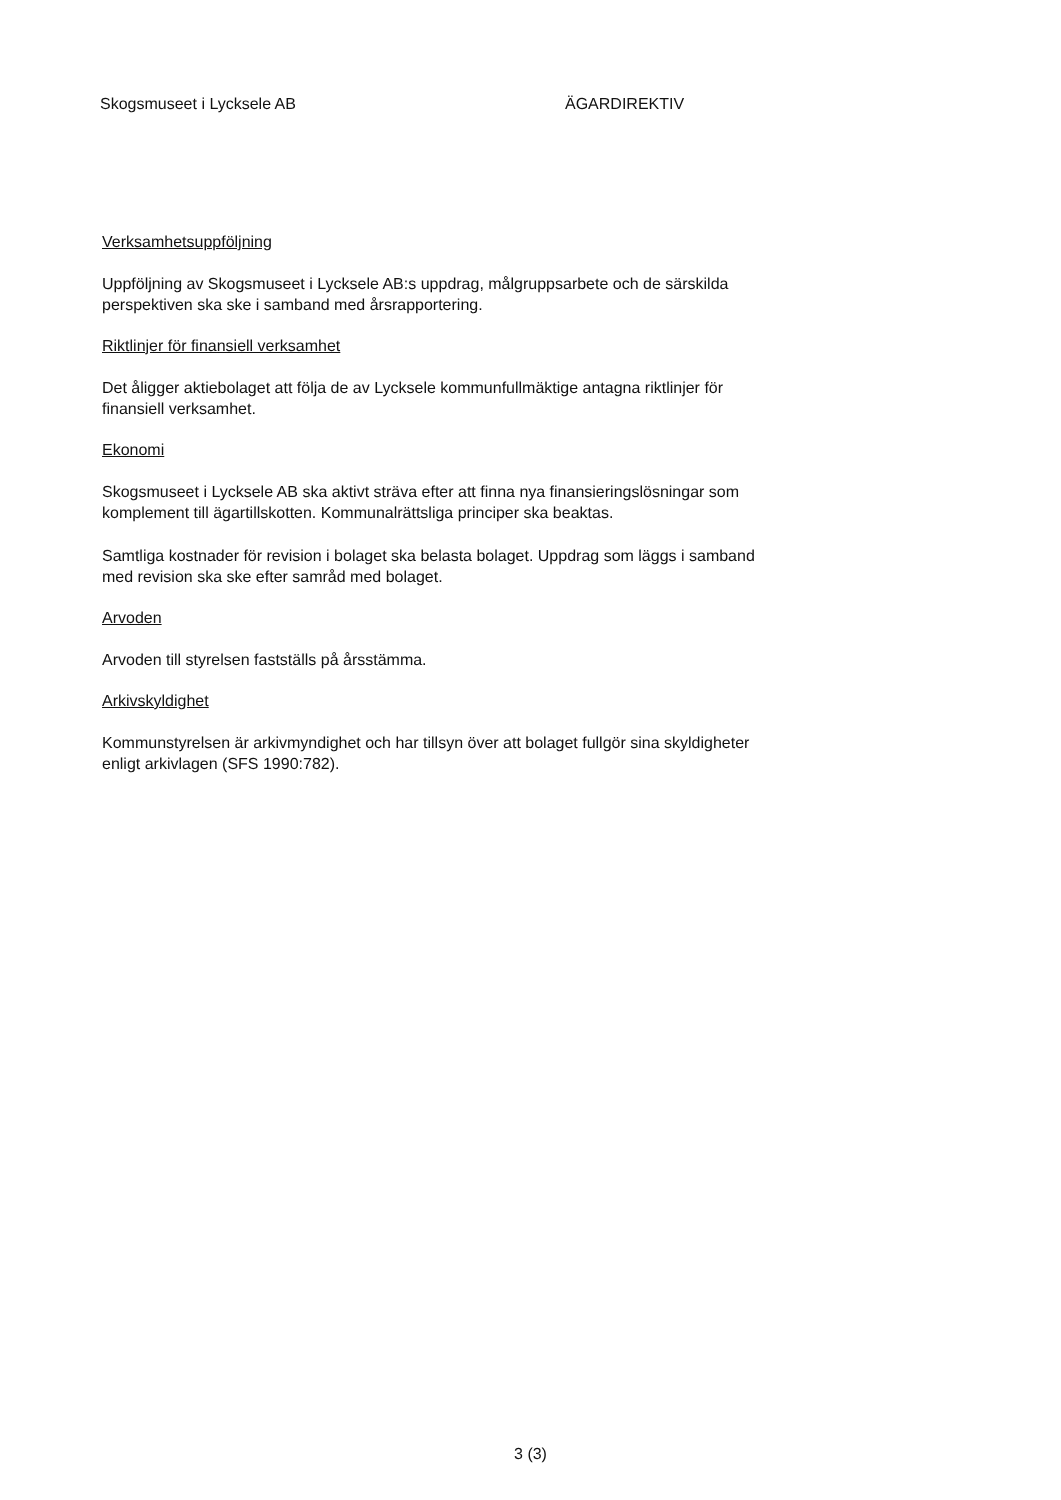Skogsmuseet i Lycksele AB ÄGARDIREKTIV
Verksamhetsuppföljning
Uppföljning av Skogsmuseet i Lycksele AB:s uppdrag, målgruppsarbete och de särskilda perspektiven ska ske i samband med årsrapportering.
Riktlinjer för finansiell verksamhet
Det åligger aktiebolaget att följa de av Lycksele kommunfullmäktige antagna riktlinjer för finansiell verksamhet.
Ekonomi
Skogsmuseet i Lycksele AB ska aktivt sträva efter att finna nya finansieringslösningar som komplement till ägartillskotten. Kommunalrättsliga principer ska beaktas.
Samtliga kostnader för revision i bolaget ska belasta bolaget. Uppdrag som läggs i samband med revision ska ske efter samråd med bolaget.
Arvoden
Arvoden till styrelsen fastställs på årsstämma.
Arkivskyldighet
Kommunstyrelsen är arkivmyndighet och har tillsyn över att bolaget fullgör sina skyldigheter enligt arkivlagen (SFS 1990:782).
3 (3)